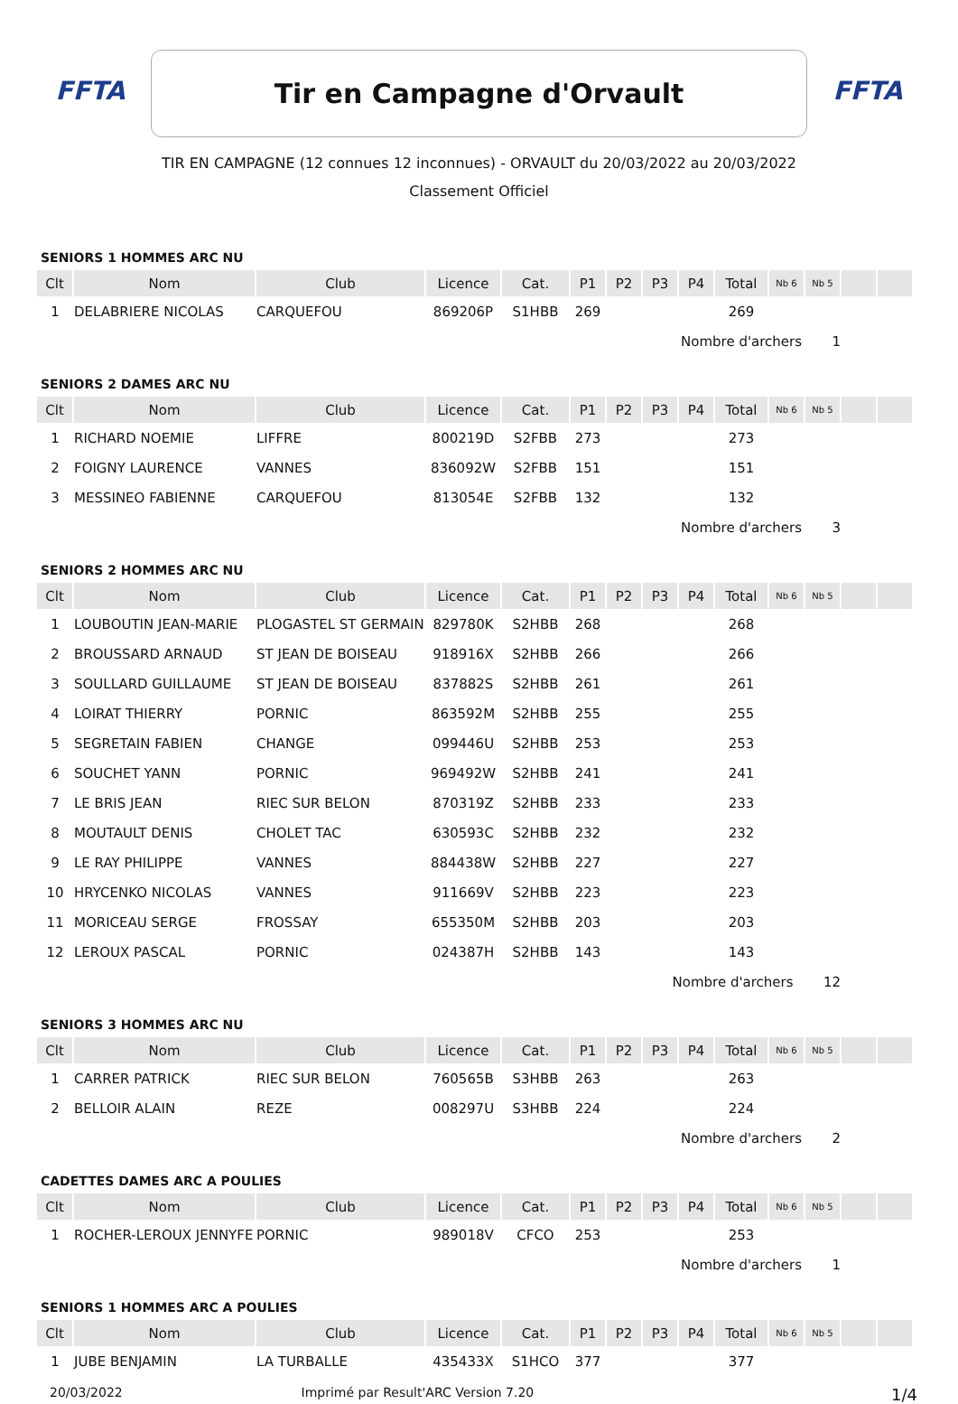FFTA
Tir en Campagne d'Orvault
FFTA
TIR EN CAMPAGNE (12 connues 12 inconnues) - ORVAULT du 20/03/2022 au 20/03/2022
Classement Officiel
SENIORS 1 HOMMES ARC NU
| Clt | Nom | Club | Licence | Cat. | P1 | P2 | P3 | P4 | Total | Nb 6 | Nb 5 | | |
| --- | --- | --- | --- | --- | --- | --- | --- | --- | --- | --- | --- | --- | --- |
| 1 | DELABRIERE NICOLAS | CARQUEFOU | 869206P | S1HBB | 269 | | | | 269 | | | | |
| Nombre d'archers 1 | | | | | | | | | | | | | |
SENIORS 2 DAMES ARC NU
| Clt | Nom | Club | Licence | Cat. | P1 | P2 | P3 | P4 | Total | Nb 6 | Nb 5 | | |
| --- | --- | --- | --- | --- | --- | --- | --- | --- | --- | --- | --- | --- | --- |
| 1 | RICHARD NOEMIE | LIFFRE | 800219D | S2FBB | 273 | | | | 273 | | | | |
| 2 | FOIGNY LAURENCE | VANNES | 836092W | S2FBB | 151 | | | | 151 | | | | |
| 3 | MESSINEO FABIENNE | CARQUEFOU | 813054E | S2FBB | 132 | | | | 132 | | | | |
| Nombre d'archers 3 | | | | | | | | | | | | | |
SENIORS 2 HOMMES ARC NU
| Clt | Nom | Club | Licence | Cat. | P1 | P2 | P3 | P4 | Total | Nb 6 | Nb 5 | | |
| --- | --- | --- | --- | --- | --- | --- | --- | --- | --- | --- | --- | --- | --- |
| 1 | LOUBOUTIN JEAN-MARIE | PLOGASTEL ST GERMAIN | 829780K | S2HBB | 268 | | | | 268 | | | | |
| 2 | BROUSSARD ARNAUD | ST JEAN DE BOISEAU | 918916X | S2HBB | 266 | | | | 266 | | | | |
| 3 | SOULLARD GUILLAUME | ST JEAN DE BOISEAU | 837882S | S2HBB | 261 | | | | 261 | | | | |
| 4 | LOIRAT THIERRY | PORNIC | 863592M | S2HBB | 255 | | | | 255 | | | | |
| 5 | SEGRETAIN FABIEN | CHANGE | 099446U | S2HBB | 253 | | | | 253 | | | | |
| 6 | SOUCHET YANN | PORNIC | 969492W | S2HBB | 241 | | | | 241 | | | | |
| 7 | LE BRIS JEAN | RIEC SUR BELON | 870319Z | S2HBB | 233 | | | | 233 | | | | |
| 8 | MOUTAULT DENIS | CHOLET TAC | 630593C | S2HBB | 232 | | | | 232 | | | | |
| 9 | LE RAY PHILIPPE | VANNES | 884438W | S2HBB | 227 | | | | 227 | | | | |
| 10 | HRYCENKO NICOLAS | VANNES | 911669V | S2HBB | 223 | | | | 223 | | | | |
| 11 | MORICEAU SERGE | FROSSAY | 655350M | S2HBB | 203 | | | | 203 | | | | |
| 12 | LEROUX PASCAL | PORNIC | 024387H | S2HBB | 143 | | | | 143 | | | | |
| Nombre d'archers 12 | | | | | | | | | | | | | |
SENIORS 3 HOMMES ARC NU
| Clt | Nom | Club | Licence | Cat. | P1 | P2 | P3 | P4 | Total | Nb 6 | Nb 5 | | |
| --- | --- | --- | --- | --- | --- | --- | --- | --- | --- | --- | --- | --- | --- |
| 1 | CARRER PATRICK | RIEC SUR BELON | 760565B | S3HBB | 263 | | | | 263 | | | | |
| 2 | BELLOIR ALAIN | REZE | 008297U | S3HBB | 224 | | | | 224 | | | | |
| Nombre d'archers 2 | | | | | | | | | | | | | |
CADETTES DAMES ARC A POULIES
| Clt | Nom | Club | Licence | Cat. | P1 | P2 | P3 | P4 | Total | Nb 6 | Nb 5 | | |
| --- | --- | --- | --- | --- | --- | --- | --- | --- | --- | --- | --- | --- | --- |
| 1 | ROCHER-LEROUX JENNYFE | PORNIC | 989018V | CFCO | 253 | | | | 253 | | | | |
| Nombre d'archers 1 | | | | | | | | | | | | | |
SENIORS 1 HOMMES ARC A POULIES
| Clt | Nom | Club | Licence | Cat. | P1 | P2 | P3 | P4 | Total | Nb 6 | Nb 5 | | |
| --- | --- | --- | --- | --- | --- | --- | --- | --- | --- | --- | --- | --- | --- |
| 1 | JUBE BENJAMIN | LA TURBALLE | 435433X | S1HCO | 377 | | | | 377 | | | | |
20/03/2022 Imprimé par Result'ARC Version 7.20 1/4